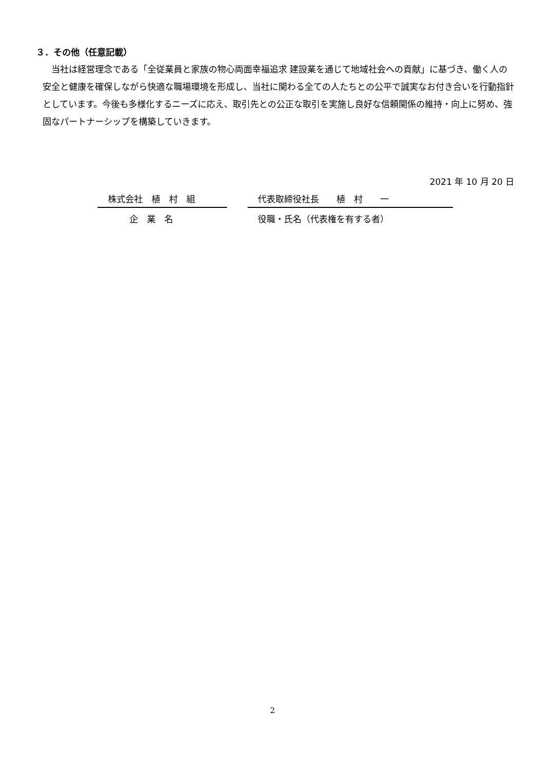３．その他（任意記載）
当社は経営理念である「全従業員と家族の物心両面幸福追求 建設業を通じて地域社会への貢献」に基づき、働く人の安全と健康を確保しながら快適な職場環境を形成し、当社に関わる全ての人たちとの公平で誠実なお付き合いを行動指針としています。今後も多様化するニーズに応え、取引先との公正な取引を実施し良好な信頼関係の維持・向上に努め、強固なパートナーシップを構築していきます。
2021 年 10 月 20 日
株式会社　植　村　組
企　業　名
代表取締役社長　　植　村　　一
役職・氏名（代表権を有する者）
2